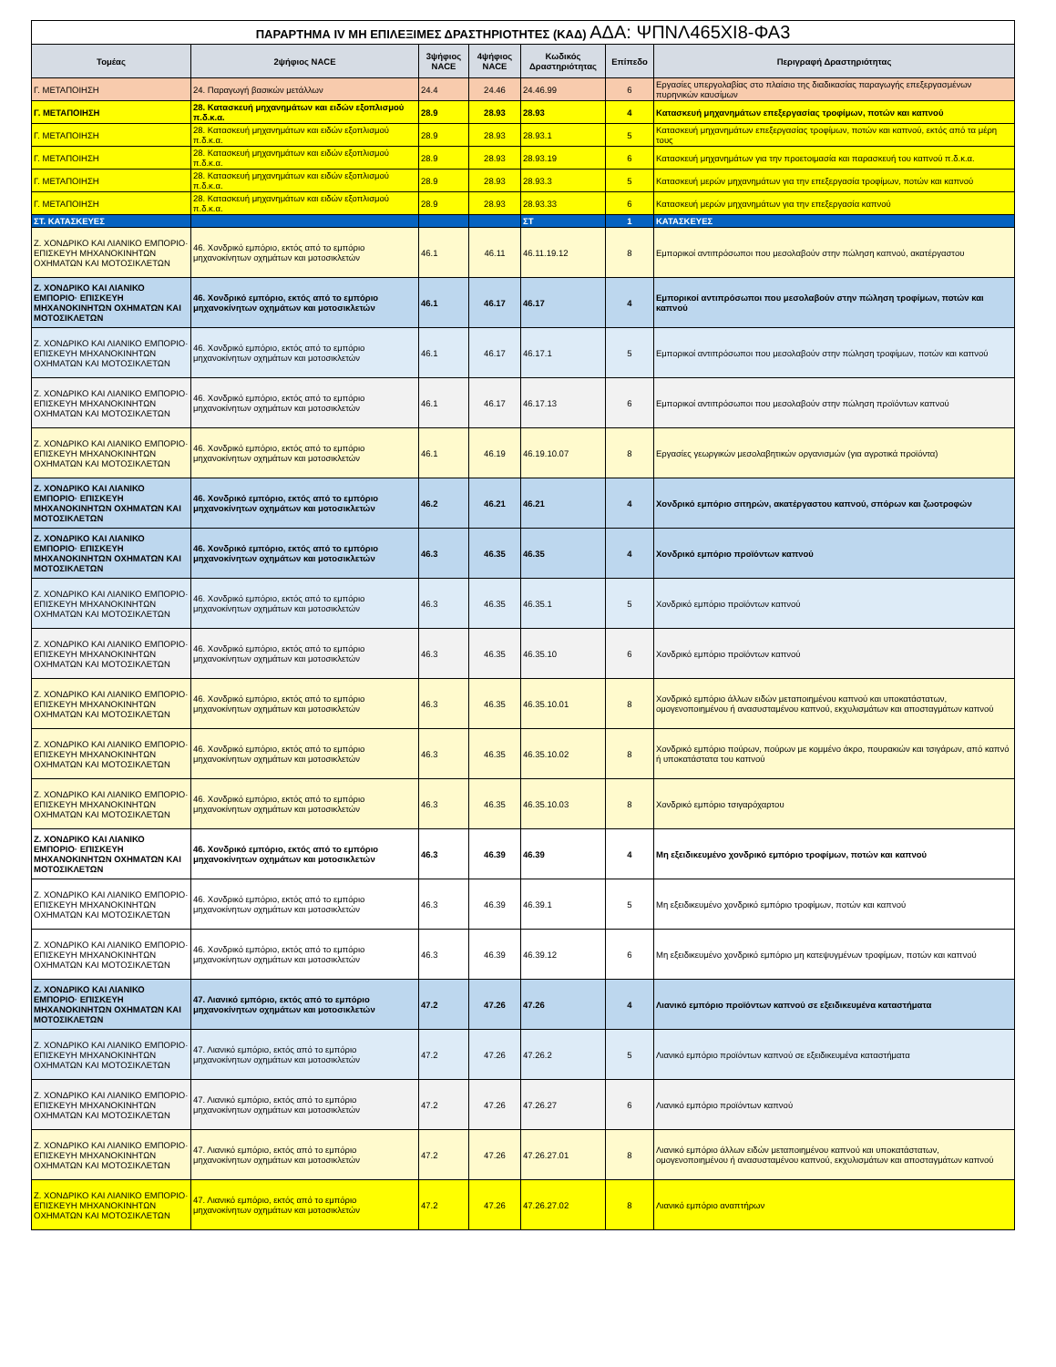| ΠΑΡΑΡΤΗΜΑ IV ΜΗ ΕΠΙΛΕΞΙΜΕΣ ΔΡΑΣΤΗΡΙΟΤΗΤΕΣ (ΚΑΔ) ΑΔΑ: ΨΠΝΛ465ΧΙ8-ΦΑ3 | | | | | | |
| Τομέας | 2ψήφιος NACE | 3ψήφιος NACE | 4ψήφιος NACE | Κωδικός Δραστηριότητας | Επίπεδο | Περιγραφή Δραστηριότητας |
| Γ. ΜΕΤΑΠΟΙΗΣΗ | 24. Παραγωγή βασικών μετάλλων | 24.4 | 24.46 | 24.46.99 | 6 | Εργασίες υπεργολαβίας στο πλαίσιο της διαδικασίας παραγωγής επεξεργασμένων πυρηνικών καυσίμων |
| Γ. ΜΕΤΑΠΟΙΗΣΗ | 28. Κατασκευή μηχανημάτων και ειδών εξοπλισμού π.δ.κ.α. | 28.9 | 28.93 | 28.93 | 4 | Κατασκευή μηχανημάτων επεξεργασίας τροφίμων, ποτών και καπνού |
| Γ. ΜΕΤΑΠΟΙΗΣΗ | 28. Κατασκευή μηχανημάτων και ειδών εξοπλισμού π.δ.κ.α. | 28.9 | 28.93 | 28.93.1 | 5 | Κατασκευή μηχανημάτων επεξεργασίας τροφίμων, ποτών και καπνού, εκτός από τα μέρη τους |
| Γ. ΜΕΤΑΠΟΙΗΣΗ | 28. Κατασκευή μηχανημάτων και ειδών εξοπλισμού π.δ.κ.α. | 28.9 | 28.93 | 28.93.19 | 6 | Κατασκευή μηχανημάτων για την προετοιμασία και παρασκευή του καπνού π.δ.κ.α. |
| Γ. ΜΕΤΑΠΟΙΗΣΗ | 28. Κατασκευή μηχανημάτων και ειδών εξοπλισμού π.δ.κ.α. | 28.9 | 28.93 | 28.93.3 | 5 | Κατασκευή μερών μηχανημάτων για την επεξεργασία τροφίμων, ποτών και καπνού |
| Γ. ΜΕΤΑΠΟΙΗΣΗ | 28. Κατασκευή μηχανημάτων και ειδών εξοπλισμού π.δ.κ.α. | 28.9 | 28.93 | 28.93.33 | 6 | Κατασκευή μερών μηχανημάτων για την επεξεργασία καπνού |
| ΣΤ. ΚΑΤΑΣΚΕΥΕΣ | | | | ΣΤ | 1 | ΚΑΤΑΣΚΕΥΕΣ |
| Ζ. ΧΟΝΔΡΙΚΟ ΚΑΙ ΛΙΑΝΙΚΟ ΕΜΠΟΡΙΟ· ΕΠΙΣΚΕΥΗ ΜΗΧΑΝΟΚΙΝΗΤΩΝ ΟΧΗΜΑΤΩΝ ΚΑΙ ΜΟΤΟΣΙΚΛΕΤΩΝ | 46. Χονδρικό εμπόριο, εκτός από το εμπόριο μηχανοκίνητων οχημάτων και μοτοσικλετών | 46.1 | 46.11 | 46.11.19.12 | 8 | Εμπορικοί αντιπρόσωποι που μεσολαβούν στην πώληση καπνού, ακατέργαστου |
| Ζ. ΧΟΝΔΡΙΚΟ ΚΑΙ ΛΙΑΝΙΚΟ ΕΜΠΟΡΙΟ· ΕΠΙΣΚΕΥΗ ΜΗΧΑΝΟΚΙΝΗΤΩΝ ΟΧΗΜΑΤΩΝ ΚΑΙ ΜΟΤΟΣΙΚΛΕΤΩΝ | 46. Χονδρικό εμπόριο, εκτός από το εμπόριο μηχανοκίνητων οχημάτων και μοτοσικλετών | 46.1 | 46.17 | 46.17 | 4 | Εμπορικοί αντιπρόσωποι που μεσολαβούν στην πώληση τροφίμων, ποτών και καπνού |
| Ζ. ΧΟΝΔΡΙΚΟ ΚΑΙ ΛΙΑΝΙΚΟ ΕΜΠΟΡΙΟ· ΕΠΙΣΚΕΥΗ ΜΗΧΑΝΟΚΙΝΗΤΩΝ ΟΧΗΜΑΤΩΝ ΚΑΙ ΜΟΤΟΣΙΚΛΕΤΩΝ | 46. Χονδρικό εμπόριο, εκτός από το εμπόριο μηχανοκίνητων οχημάτων και μοτοσικλετών | 46.1 | 46.17 | 46.17.1 | 5 | Εμπορικοί αντιπρόσωποι που μεσολαβούν στην πώληση τροφίμων, ποτών και καπνού |
| Ζ. ΧΟΝΔΡΙΚΟ ΚΑΙ ΛΙΑΝΙΚΟ ΕΜΠΟΡΙΟ· ΕΠΙΣΚΕΥΗ ΜΗΧΑΝΟΚΙΝΗΤΩΝ ΟΧΗΜΑΤΩΝ ΚΑΙ ΜΟΤΟΣΙΚΛΕΤΩΝ | 46. Χονδρικό εμπόριο, εκτός από το εμπόριο μηχανοκίνητων οχημάτων και μοτοσικλετών | 46.1 | 46.17 | 46.17.13 | 6 | Εμπορικοί αντιπρόσωποι που μεσολαβούν στην πώληση προϊόντων καπνού |
| Ζ. ΧΟΝΔΡΙΚΟ ΚΑΙ ΛΙΑΝΙΚΟ ΕΜΠΟΡΙΟ· ΕΠΙΣΚΕΥΗ ΜΗΧΑΝΟΚΙΝΗΤΩΝ ΟΧΗΜΑΤΩΝ ΚΑΙ ΜΟΤΟΣΙΚΛΕΤΩΝ | 46. Χονδρικό εμπόριο, εκτός από το εμπόριο μηχανοκίνητων οχημάτων και μοτοσικλετών | 46.1 | 46.19 | 46.19.10.07 | 8 | Εργασίες γεωργικών μεσολαβητικών οργανισμών (για αγροτικά προϊόντα) |
| Ζ. ΧΟΝΔΡΙΚΟ ΚΑΙ ΛΙΑΝΙΚΟ ΕΜΠΟΡΙΟ· ΕΠΙΣΚΕΥΗ ΜΗΧΑΝΟΚΙΝΗΤΩΝ ΟΧΗΜΑΤΩΝ ΚΑΙ ΜΟΤΟΣΙΚΛΕΤΩΝ | 46. Χονδρικό εμπόριο, εκτός από το εμπόριο μηχανοκίνητων οχημάτων και μοτοσικλετών | 46.2 | 46.21 | 46.21 | 4 | Χονδρικό εμπόριο σιτηρών, ακατέργαστου καπνού, σπόρων και ζωοτροφών |
| Ζ. ΧΟΝΔΡΙΚΟ ΚΑΙ ΛΙΑΝΙΚΟ ΕΜΠΟΡΙΟ· ΕΠΙΣΚΕΥΗ ΜΗΧΑΝΟΚΙΝΗΤΩΝ ΟΧΗΜΑΤΩΝ ΚΑΙ ΜΟΤΟΣΙΚΛΕΤΩΝ | 46. Χονδρικό εμπόριο, εκτός από το εμπόριο μηχανοκίνητων οχημάτων και μοτοσικλετών | 46.3 | 46.35 | 46.35 | 4 | Χονδρικό εμπόριο προϊόντων καπνού |
| Ζ. ΧΟΝΔΡΙΚΟ ΚΑΙ ΛΙΑΝΙΚΟ ΕΜΠΟΡΙΟ· ΕΠΙΣΚΕΥΗ ΜΗΧΑΝΟΚΙΝΗΤΩΝ ΟΧΗΜΑΤΩΝ ΚΑΙ ΜΟΤΟΣΙΚΛΕΤΩΝ | 46. Χονδρικό εμπόριο, εκτός από το εμπόριο μηχανοκίνητων οχημάτων και μοτοσικλετών | 46.3 | 46.35 | 46.35.1 | 5 | Χονδρικό εμπόριο προϊόντων καπνού |
| Ζ. ΧΟΝΔΡΙΚΟ ΚΑΙ ΛΙΑΝΙΚΟ ΕΜΠΟΡΙΟ· ΕΠΙΣΚΕΥΗ ΜΗΧΑΝΟΚΙΝΗΤΩΝ ΟΧΗΜΑΤΩΝ ΚΑΙ ΜΟΤΟΣΙΚΛΕΤΩΝ | 46. Χονδρικό εμπόριο, εκτός από το εμπόριο μηχανοκίνητων οχημάτων και μοτοσικλετών | 46.3 | 46.35 | 46.35.10 | 6 | Χονδρικό εμπόριο προϊόντων καπνού |
| Ζ. ΧΟΝΔΡΙΚΟ ΚΑΙ ΛΙΑΝΙΚΟ ΕΜΠΟΡΙΟ· ΕΠΙΣΚΕΥΗ ΜΗΧΑΝΟΚΙΝΗΤΩΝ ΟΧΗΜΑΤΩΝ ΚΑΙ ΜΟΤΟΣΙΚΛΕΤΩΝ | 46. Χονδρικό εμπόριο, εκτός από το εμπόριο μηχανοκίνητων οχημάτων και μοτοσικλετών | 46.3 | 46.35 | 46.35.10.01 | 8 | Χονδρικό εμπόριο άλλων ειδών μεταποιημένου καπνού και υποκατάστατων, ομογενοποιημένου ή ανασυσταμένου καπνού, εκχυλισμάτων και αποσταγμάτων καπνού |
| Ζ. ΧΟΝΔΡΙΚΟ ΚΑΙ ΛΙΑΝΙΚΟ ΕΜΠΟΡΙΟ· ΕΠΙΣΚΕΥΗ ΜΗΧΑΝΟΚΙΝΗΤΩΝ ΟΧΗΜΑΤΩΝ ΚΑΙ ΜΟΤΟΣΙΚΛΕΤΩΝ | 46. Χονδρικό εμπόριο, εκτός από το εμπόριο μηχανοκίνητων οχημάτων και μοτοσικλετών | 46.3 | 46.35 | 46.35.10.02 | 8 | Χονδρικό εμπόριο πούρων, πούρων με κομμένο άκρο, πουρακιών και τσιγάρων, από καπνό ή υποκατάστατα του καπνού |
| Ζ. ΧΟΝΔΡΙΚΟ ΚΑΙ ΛΙΑΝΙΚΟ ΕΜΠΟΡΙΟ· ΕΠΙΣΚΕΥΗ ΜΗΧΑΝΟΚΙΝΗΤΩΝ ΟΧΗΜΑΤΩΝ ΚΑΙ ΜΟΤΟΣΙΚΛΕΤΩΝ | 46. Χονδρικό εμπόριο, εκτός από το εμπόριο μηχανοκίνητων οχημάτων και μοτοσικλετών | 46.3 | 46.35 | 46.35.10.03 | 8 | Χονδρικό εμπόριο τσιγαρόχαρτου |
| Ζ. ΧΟΝΔΡΙΚΟ ΚΑΙ ΛΙΑΝΙΚΟ ΕΜΠΟΡΙΟ· ΕΠΙΣΚΕΥΗ ΜΗΧΑΝΟΚΙΝΗΤΩΝ ΟΧΗΜΑΤΩΝ ΚΑΙ ΜΟΤΟΣΙΚΛΕΤΩΝ | 46. Χονδρικό εμπόριο, εκτός από το εμπόριο μηχανοκίνητων οχημάτων και μοτοσικλετών | 46.3 | 46.39 | 46.39 | 4 | Μη εξειδικευμένο χονδρικό εμπόριο τροφίμων, ποτών και καπνού |
| Ζ. ΧΟΝΔΡΙΚΟ ΚΑΙ ΛΙΑΝΙΚΟ ΕΜΠΟΡΙΟ· ΕΠΙΣΚΕΥΗ ΜΗΧΑΝΟΚΙΝΗΤΩΝ ΟΧΗΜΑΤΩΝ ΚΑΙ ΜΟΤΟΣΙΚΛΕΤΩΝ | 46. Χονδρικό εμπόριο, εκτός από το εμπόριο μηχανοκίνητων οχημάτων και μοτοσικλετών | 46.3 | 46.39 | 46.39.1 | 5 | Μη εξειδικευμένο χονδρικό εμπόριο τροφίμων, ποτών και καπνού |
| Ζ. ΧΟΝΔΡΙΚΟ ΚΑΙ ΛΙΑΝΙΚΟ ΕΜΠΟΡΙΟ· ΕΠΙΣΚΕΥΗ ΜΗΧΑΝΟΚΙΝΗΤΩΝ ΟΧΗΜΑΤΩΝ ΚΑΙ ΜΟΤΟΣΙΚΛΕΤΩΝ | 46. Χονδρικό εμπόριο, εκτός από το εμπόριο μηχανοκίνητων οχημάτων και μοτοσικλετών | 46.3 | 46.39 | 46.39.12 | 6 | Μη εξειδικευμένο χονδρικό εμπόριο μη κατεψυγμένων τροφίμων, ποτών και καπνού |
| Ζ. ΧΟΝΔΡΙΚΟ ΚΑΙ ΛΙΑΝΙΚΟ ΕΜΠΟΡΙΟ· ΕΠΙΣΚΕΥΗ ΜΗΧΑΝΟΚΙΝΗΤΩΝ ΟΧΗΜΑΤΩΝ ΚΑΙ ΜΟΤΟΣΙΚΛΕΤΩΝ | 47. Λιανικό εμπόριο, εκτός από το εμπόριο μηχανοκίνητων οχημάτων και μοτοσικλετών | 47.2 | 47.26 | 47.26 | 4 | Λιανικό εμπόριο προϊόντων καπνού σε εξειδικευμένα καταστήματα |
| Ζ. ΧΟΝΔΡΙΚΟ ΚΑΙ ΛΙΑΝΙΚΟ ΕΜΠΟΡΙΟ· ΕΠΙΣΚΕΥΗ ΜΗΧΑΝΟΚΙΝΗΤΩΝ ΟΧΗΜΑΤΩΝ ΚΑΙ ΜΟΤΟΣΙΚΛΕΤΩΝ | 47. Λιανικό εμπόριο, εκτός από το εμπόριο μηχανοκίνητων οχημάτων και μοτοσικλετών | 47.2 | 47.26 | 47.26.2 | 5 | Λιανικό εμπόριο προϊόντων καπνού σε εξειδικευμένα καταστήματα |
| Ζ. ΧΟΝΔΡΙΚΟ ΚΑΙ ΛΙΑΝΙΚΟ ΕΜΠΟΡΙΟ· ΕΠΙΣΚΕΥΗ ΜΗΧΑΝΟΚΙΝΗΤΩΝ ΟΧΗΜΑΤΩΝ ΚΑΙ ΜΟΤΟΣΙΚΛΕΤΩΝ | 47. Λιανικό εμπόριο, εκτός από το εμπόριο μηχανοκίνητων οχημάτων και μοτοσικλετών | 47.2 | 47.26 | 47.26.27 | 6 | Λιανικό εμπόριο προϊόντων καπνού |
| Ζ. ΧΟΝΔΡΙΚΟ ΚΑΙ ΛΙΑΝΙΚΟ ΕΜΠΟΡΙΟ· ΕΠΙΣΚΕΥΗ ΜΗΧΑΝΟΚΙΝΗΤΩΝ ΟΧΗΜΑΤΩΝ ΚΑΙ ΜΟΤΟΣΙΚΛΕΤΩΝ | 47. Λιανικό εμπόριο, εκτός από το εμπόριο μηχανοκίνητων οχημάτων και μοτοσικλετών | 47.2 | 47.26 | 47.26.27.01 | 8 | Λιανικό εμπόριο άλλων ειδών μεταποιημένου καπνού και υποκατάστατων, ομογενοποιημένου ή ανασυσταμένου καπνού, εκχυλισμάτων και αποσταγμάτων καπνού |
| Ζ. ΧΟΝΔΡΙΚΟ ΚΑΙ ΛΙΑΝΙΚΟ ΕΜΠΟΡΙΟ· ΕΠΙΣΚΕΥΗ ΜΗΧΑΝΟΚΙΝΗΤΩΝ ΟΧΗΜΑΤΩΝ ΚΑΙ ΜΟΤΟΣΙΚΛΕΤΩΝ | 47. Λιανικό εμπόριο, εκτός από το εμπόριο μηχανοκίνητων οχημάτων και μοτοσικλετών | 47.2 | 47.26 | 47.26.27.02 | 8 | Λιανικό εμπόριο αναπτήρων |